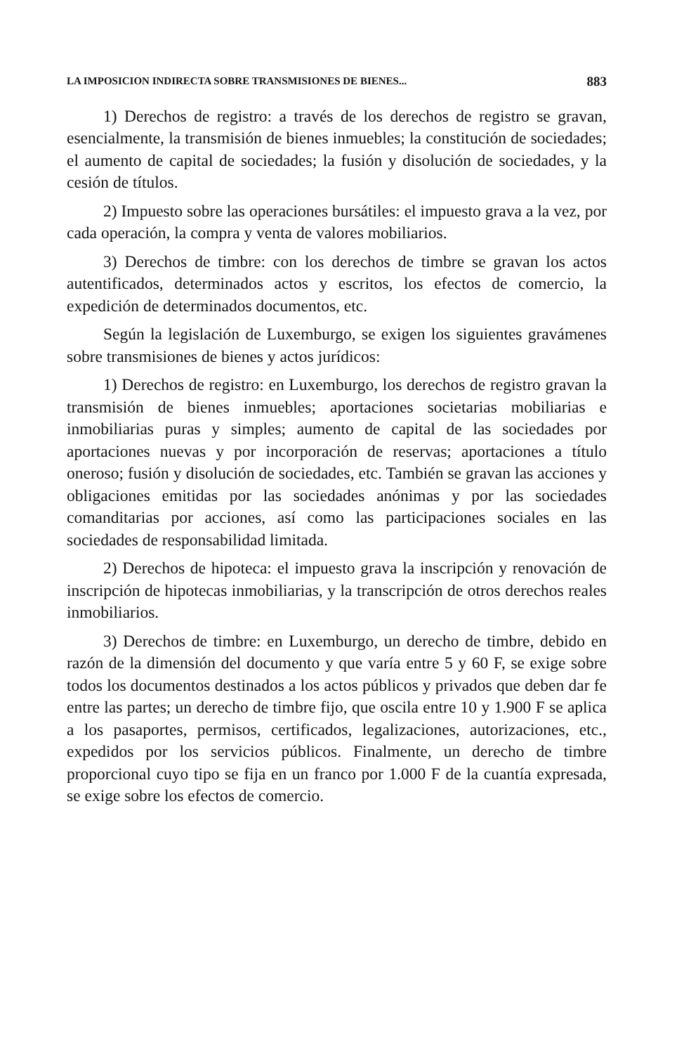LA IMPOSICION INDIRECTA SOBRE TRANSMISIONES DE BIENES... 883
1) Derechos de registro: a través de los derechos de registro se gravan, esencialmente, la transmisión de bienes inmuebles; la constitución de sociedades; el aumento de capital de sociedades; la fusión y disolución de sociedades, y la cesión de títulos.
2) Impuesto sobre las operaciones bursátiles: el impuesto grava a la vez, por cada operación, la compra y venta de valores mobiliarios.
3) Derechos de timbre: con los derechos de timbre se gravan los actos autentificados, determinados actos y escritos, los efectos de comercio, la expedición de determinados documentos, etc.
Según la legislación de Luxemburgo, se exigen los siguientes gravámenes sobre transmisiones de bienes y actos jurídicos:
1) Derechos de registro: en Luxemburgo, los derechos de registro gravan la transmisión de bienes inmuebles; aportaciones societarias mobiliarias e inmobiliarias puras y simples; aumento de capital de las sociedades por aportaciones nuevas y por incorporación de reservas; aportaciones a título oneroso; fusión y disolución de sociedades, etc. También se gravan las acciones y obligaciones emitidas por las sociedades anónimas y por las sociedades comanditarias por acciones, así como las participaciones sociales en las sociedades de responsabilidad limitada.
2) Derechos de hipoteca: el impuesto grava la inscripción y renovación de inscripción de hipotecas inmobiliarias, y la transcripción de otros derechos reales inmobiliarios.
3) Derechos de timbre: en Luxemburgo, un derecho de timbre, debido en razón de la dimensión del documento y que varía entre 5 y 60 F, se exige sobre todos los documentos destinados a los actos públicos y privados que deben dar fe entre las partes; un derecho de timbre fijo, que oscila entre 10 y 1.900 F se aplica a los pasaportes, permisos, certificados, legalizaciones, autorizaciones, etc., expedidos por los servicios públicos. Finalmente, un derecho de timbre proporcional cuyo tipo se fija en un franco por 1.000 F de la cuantía expresada, se exige sobre los efectos de comercio.